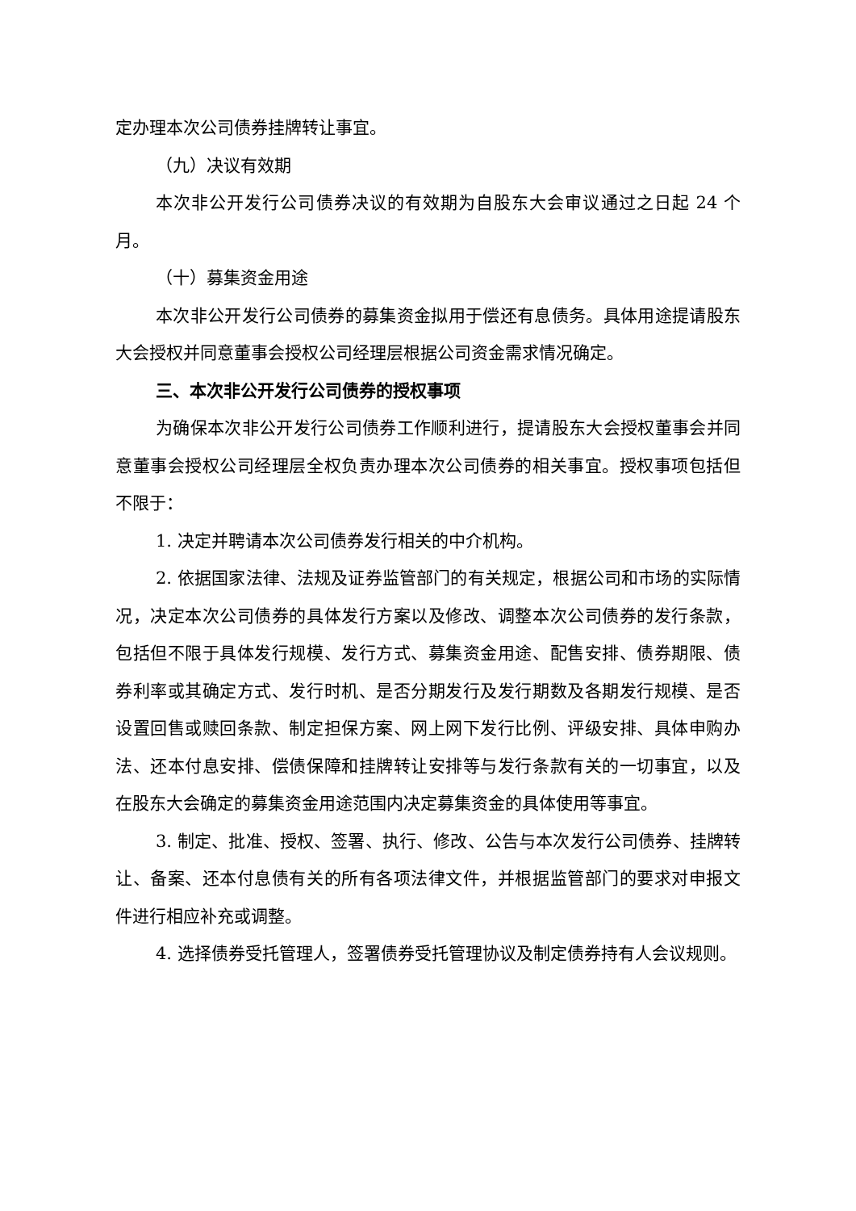定办理本次公司债券挂牌转让事宜。
（九）决议有效期
本次非公开发行公司债券决议的有效期为自股东大会审议通过之日起 24 个月。
（十）募集资金用途
本次非公开发行公司债券的募集资金拟用于偿还有息债务。具体用途提请股东大会授权并同意董事会授权公司经理层根据公司资金需求情况确定。
三、本次非公开发行公司债券的授权事项
为确保本次非公开发行公司债券工作顺利进行，提请股东大会授权董事会并同意董事会授权公司经理层全权负责办理本次公司债券的相关事宜。授权事项包括但不限于：
1. 决定并聘请本次公司债券发行相关的中介机构。
2. 依据国家法律、法规及证券监管部门的有关规定，根据公司和市场的实际情况，决定本次公司债券的具体发行方案以及修改、调整本次公司债券的发行条款，包括但不限于具体发行规模、发行方式、募集资金用途、配售安排、债券期限、债券利率或其确定方式、发行时机、是否分期发行及发行期数及各期发行规模、是否设置回售或赎回条款、制定担保方案、网上网下发行比例、评级安排、具体申购办法、还本付息安排、偿债保障和挂牌转让安排等与发行条款有关的一切事宜，以及在股东大会确定的募集资金用途范围内决定募集资金的具体使用等事宜。
3. 制定、批准、授权、签署、执行、修改、公告与本次发行公司债券、挂牌转让、备案、还本付息债有关的所有各项法律文件，并根据监管部门的要求对申报文件进行相应补充或调整。
4. 选择债券受托管理人，签署债券受托管理协议及制定债券持有人会议规则。